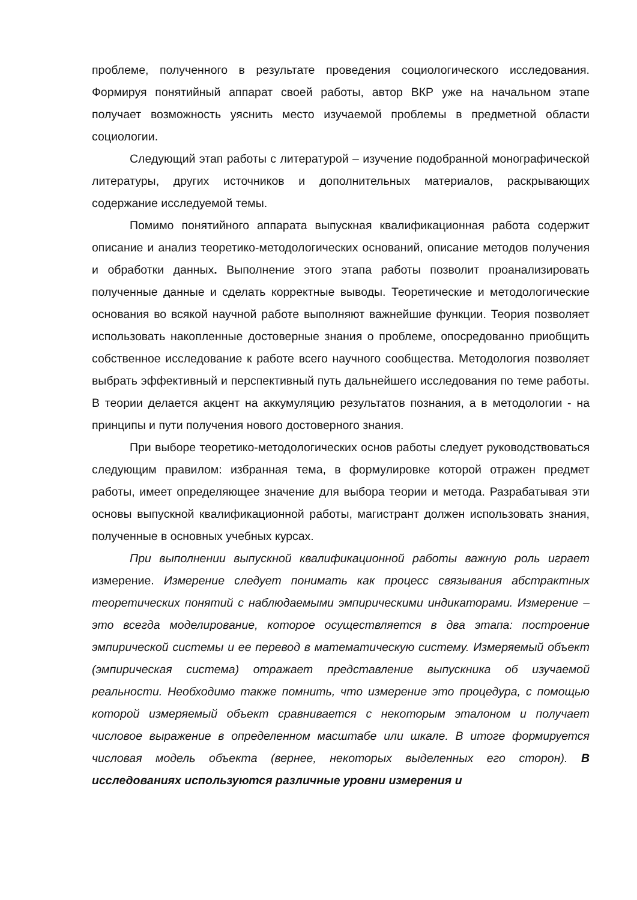проблеме, полученного в результате проведения социологического исследования. Формируя понятийный аппарат своей работы, автор ВКР уже на начальном этапе получает возможность уяснить место изучаемой проблемы в предметной области социологии.
Следующий этап работы с литературой – изучение подобранной монографической литературы, других источников и дополнительных материалов, раскрывающих содержание исследуемой темы.
Помимо понятийного аппарата выпускная квалификационная работа содержит описание и анализ теоретико-методологических оснований, описание методов получения и обработки данных. Выполнение этого этапа работы позволит проанализировать полученные данные и сделать корректные выводы. Теоретические и методологические основания во всякой научной работе выполняют важнейшие функции. Теория позволяет использовать накопленные достоверные знания о проблеме, опосредованно приобщить собственное исследование к работе всего научного сообщества. Методология позволяет выбрать эффективный и перспективный путь дальнейшего исследования по теме работы. В теории делается акцент на аккумуляцию результатов познания, а в методологии - на принципы и пути получения нового достоверного знания.
При выборе теоретико-методологических основ работы следует руководствоваться следующим правилом: избранная тема, в формулировке которой отражен предмет работы, имеет определяющее значение для выбора теории и метода. Разрабатывая эти основы выпускной квалификационной работы, магистрант должен использовать знания, полученные в основных учебных курсах.
При выполнении выпускной квалификационной работы важную роль играет измерение. Измерение следует понимать как процесс связывания абстрактных теоретических понятий с наблюдаемыми эмпирическими индикаторами. Измерение – это всегда моделирование, которое осуществляется в два этапа: построение эмпирической системы и ее перевод в математическую систему. Измеряемый объект (эмпирическая система) отражает представление выпускника об изучаемой реальности. Необходимо также помнить, что измерение это процедура, с помощью которой измеряемый объект сравнивается с некоторым эталоном и получает числовое выражение в определенном масштабе или шкале. В итоге формируется числовая модель объекта (вернее, некоторых выделенных его сторон). В исследованиях используются различные уровни измерения и